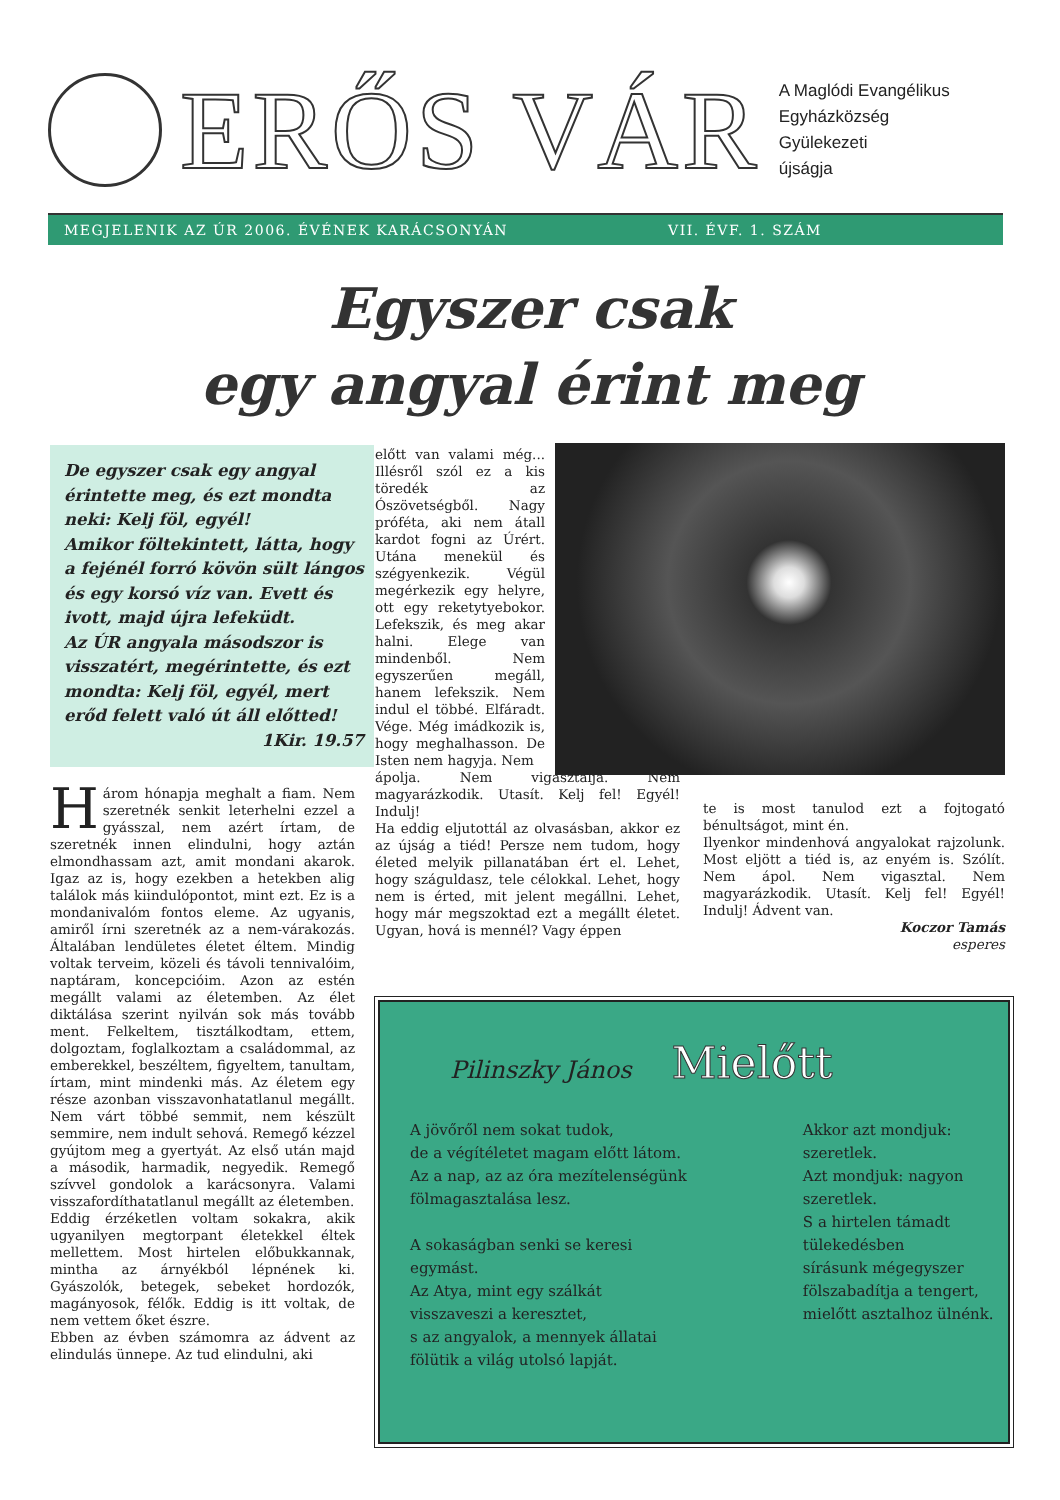ERŐS VÁR
A Maglódi Evangélikus
Egyházközség
Gyülekezeti
újságja
MEGJELENIK AZ ÚR 2006. ÉVÉNEK KARÁCSONYÁN VII. ÉVF. 1. SZÁM
Egyszer csak
egy angyal érint meg
De egyszer csak egy angyal érintette meg, és ezt mondta neki: Kelj föl, egyél!
Amikor föltekintett, látta, hogy a fejénél forró kövön sült lángos és egy korsó víz van. Evett és ivott, majd újra lefeküdt.
Az ÚR angyala másodszor is visszatért, megérintette, és ezt mondta: Kelj föl, egyél, mert erőd felett való út áll előtted!
1Kir. 19.57
Három hónapja meghalt a fiam. Nem szeretnék senkit leterhelni ezzel a gyásszal, nem azért írtam, de szeretnék innen elindulni, hogy aztán elmondhassam azt, amit mondani akarok. Igaz az is, hogy ezekben a hetekben alig találok más kiindulópontot, mint ezt. Ez is a mondanivalóm fontos eleme. Az ugyanis, amiről írni szeretnék az a nem-várakozás. Általában lendületes életet éltem. Mindig voltak terveim, közeli és távoli tennivalóim, naptáram, koncepcióim. Azon az estén megállt valami az életemben. Az élet diktálása szerint nyilván sok más tovább ment. Felkeltem, tisztálkodtam, ettem, dolgoztam, foglalkoztam a családommal, az emberekkel, beszéltem, figyeltem, tanultam, írtam, mint mindenki más. Az életem egy része azonban visszavonhatatlanul megállt. Nem várt többé semmit, nem készült semmire, nem indult sehová. Remegő kézzel gyújtom meg a gyertyát. Az első után majd a második, harmadik, negyedik. Remegő szívvel gondolok a karácsonyra. Valami visszafordíthatatlanul megállt az életemben.
Eddig érzéketlen voltam sokakra, akik ugyanilyen megtorpant életekkel éltek mellettem. Most hirtelen előbukkannak, mintha az árnyékból lépnének ki. Gyászolók, betegek, sebeket hordozók, magányosok, félők. Eddig is itt voltak, de nem vettem őket észre.
Ebben az évben számomra az ádvent az elindulás ünnepe. Az tud elindulni, aki
előtt van valami még... Illésről szól ez a kis töredék az Ószövetségből. Nagy próféta, aki nem átall kardot fogni az Úrért. Utána menekül és szégyenkezik. Végül megérkezik egy helyre, ott egy reketytyebokor. Lefekszik, és meg akar halni. Elege van mindenből. Nem egyszerűen megáll, hanem lefekszik. Nem indul el többé. Elfáradt. Vége. Még imádkozik is, hogy meghalhasson. De Isten nem hagyja. Nem
ápolja. Nem vigasztalja. Nem magyarázkodik. Utasít. Kelj fel! Egyél! Indulj!
Ha eddig eljutottál az olvasásban, akkor ez az újság a tiéd! Persze nem tudom, hogy életed melyik pillanatában ért el. Lehet, hogy száguldasz, tele célokkal. Lehet, hogy nem is érted, mit jelent megállni. Lehet, hogy már megszoktad ezt a megállt életet. Ugyan, hová is mennél? Vagy éppen
te is most tanulod ezt a fojtogató bénultságot, mint én.
Ilyenkor mindenhová angyalokat rajzolunk. Most eljött a tiéd is, az enyém is. Szólít. Nem ápol. Nem vigasztal. Nem magyarázkodik. Utasít. Kelj fel! Egyél! Indulj! Ádvent van.
Koczor Tamás
esperes
Pilinszky János Mielőtt
A jövőről nem sokat tudok,
de a végítéletet magam előtt látom.
Az a nap, az az óra mezítelenségünk fölmagasztalása lesz.
A sokaságban senki se keresi
egymást.
Az Atya, mint egy szálkát
visszaveszi a keresztet,
s az angyalok, a mennyek állatai
fölütik a világ utolsó lapját.
Akkor azt mondjuk: szeretlek.
Azt mondjuk: nagyon szeretlek.
S a hirtelen támadt tülekedésben
sírásunk mégegyszer
fölszabadítja a tengert,
mielőtt asztalhoz ülnénk.